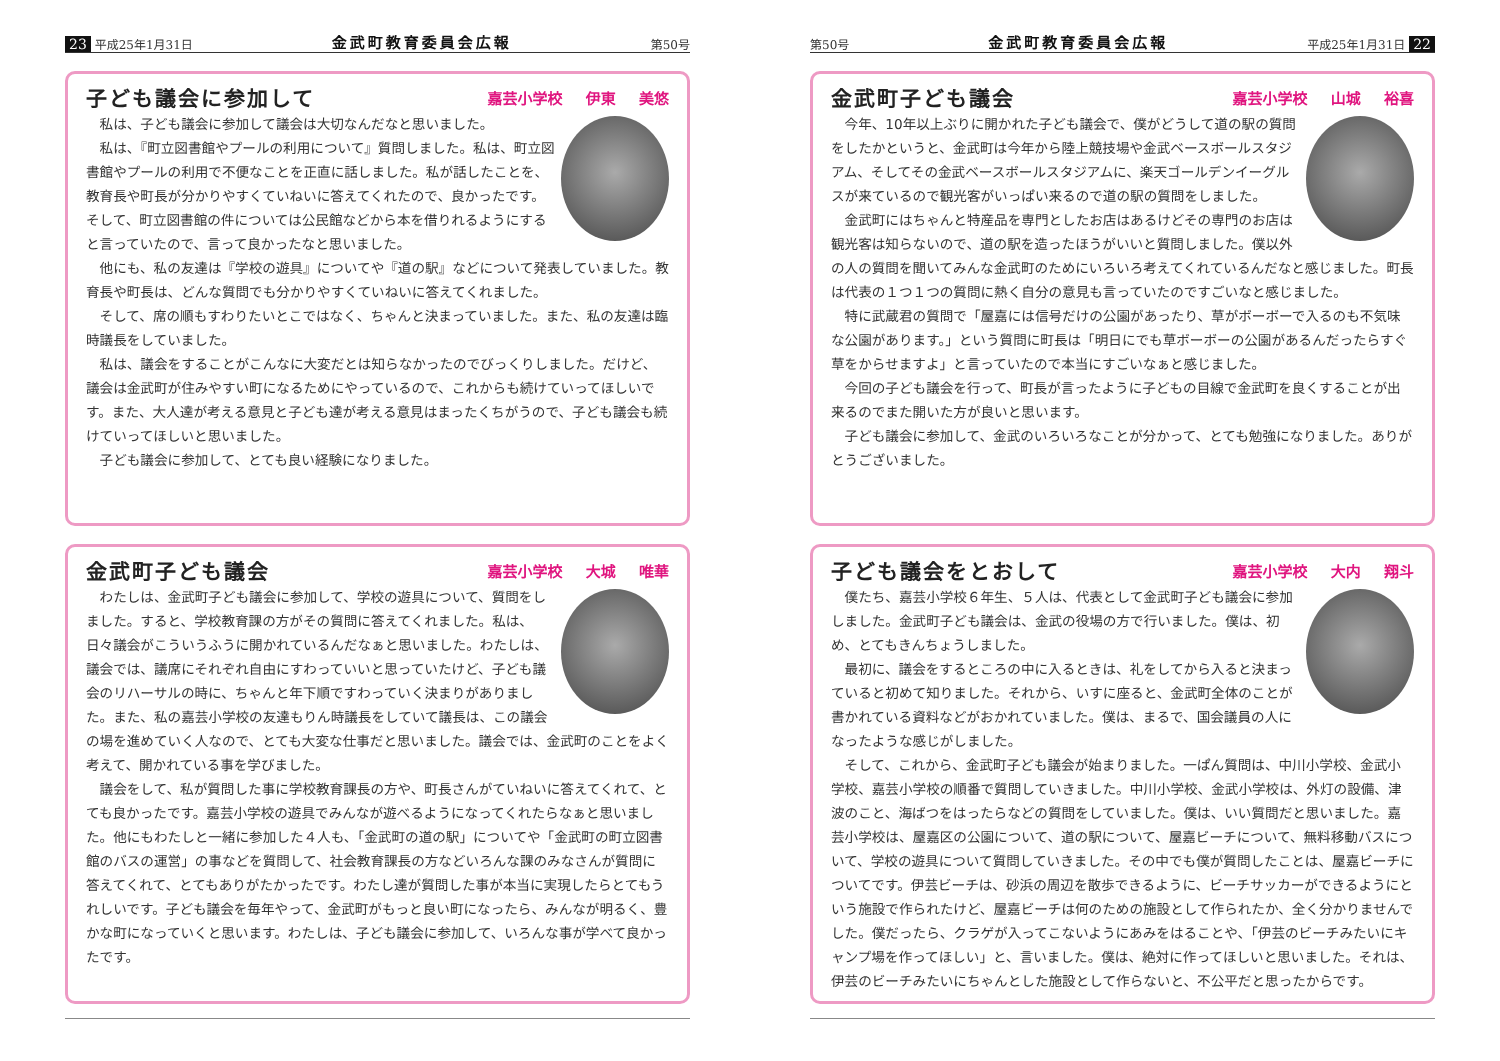23 平成25年1月31日 金武町教育委員会広報 第50号
子ども議会に参加して
嘉芸小学校 伊東 美悠
　私は、子ども議会に参加して議会は大切なんだなと思いました。
　私は、『町立図書館やプールの利用について』質問しました。私は、町立図書館やプールの利用で不便なことを正直に話しました。私が話したことを、教育長や町長が分かりやすくていねいに答えてくれたので、良かったです。そして、町立図書館の件については公民館などから本を借りれるようにすると言っていたので、言って良かったなと思いました。
　他にも、私の友達は『学校の遊具』についてや『道の駅』などについて発表していました。教育長や町長は、どんな質問でも分かりやすくていねいに答えてくれました。
　そして、席の順もすわりたいとこではなく、ちゃんと決まっていました。また、私の友達は臨時議長をしていました。
　私は、議会をすることがこんなに大変だとは知らなかったのでびっくりしました。だけど、議会は金武町が住みやすい町になるためにやっているので、これからも続けていってほしいです。また、大人達が考える意見と子ども達が考える意見はまったくちがうので、子ども議会も続けていってほしいと思いました。
　子ども議会に参加して、とても良い経験になりました。
金武町子ども議会
嘉芸小学校 大城 唯華
　わたしは、金武町子ども議会に参加して、学校の遊具について、質問をしました。すると、学校教育課の方がその質問に答えてくれました。私は、日々議会がこういうふうに開かれているんだなぁと思いました。わたしは、議会では、議席にそれぞれ自由にすわっていいと思っていたけど、子ども議会のリハーサルの時に、ちゃんと年下順ですわっていく決まりがありました。また、私の嘉芸小学校の友達もりん時議長をしていて議長は、この議会の場を進めていく人なので、とても大変な仕事だと思いました。議会では、金武町のことをよく考えて、開かれている事を学びました。
　議会をして、私が質問した事に学校教育課長の方や、町長さんがていねいに答えてくれて、とても良かったです。嘉芸小学校の遊具でみんなが遊べるようになってくれたらなぁと思いました。他にもわたしと一緒に参加した４人も、「金武町の道の駅」についてや「金武町の町立図書館のバスの運営」の事などを質問して、社会教育課長の方などいろんな課のみなさんが質問に答えてくれて、とてもありがたかったです。わたし達が質問した事が本当に実現したらとてもうれしいです。子ども議会を毎年やって、金武町がもっと良い町になったら、みんなが明るく、豊かな町になっていくと思います。わたしは、子ども議会に参加して、いろんな事が学べて良かったです。
第50号 金武町教育委員会広報 平成25年1月31日 22
金武町子ども議会
嘉芸小学校 山城 裕喜
　今年、10年以上ぶりに開かれた子ども議会で、僕がどうして道の駅の質問をしたかというと、金武町は今年から陸上競技場や金武ベースボールスタジアム、そしてその金武ベースボールスタジアムに、楽天ゴールデンイーグルスが来ているので観光客がいっぱい来るので道の駅の質問をしました。
　金武町にはちゃんと特産品を専門としたお店はあるけどその専門のお店は観光客は知らないので、道の駅を造ったほうがいいと質問しました。僕以外の人の質問を聞いてみんな金武町のためにいろいろ考えてくれているんだなと感じました。町長は代表の１つ１つの質問に熱く自分の意見も言っていたのですごいなと感じました。
　特に武蔵君の質問で「屋嘉には信号だけの公園があったり、草がボーボーで入るのも不気味な公園があります。」という質問に町長は「明日にでも草ボーボーの公園があるんだったらすぐ草をからせますよ」と言っていたので本当にすごいなぁと感じました。
　今回の子ども議会を行って、町長が言ったように子どもの目線で金武町を良くすることが出来るのでまた開いた方が良いと思います。
　子ども議会に参加して、金武のいろいろなことが分かって、とても勉強になりました。ありがとうございました。
子ども議会をとおして
嘉芸小学校 大内 翔斗
　僕たち、嘉芸小学校６年生、５人は、代表として金武町子ども議会に参加しました。金武町子ども議会は、金武の役場の方で行いました。僕は、初め、とてもきんちょうしました。
　最初に、議会をするところの中に入るときは、礼をしてから入ると決まっていると初めて知りました。それから、いすに座ると、金武町全体のことが書かれている資料などがおかれていました。僕は、まるで、国会議員の人になったような感じがしました。
　そして、これから、金武町子ども議会が始まりました。一ぱん質問は、中川小学校、金武小学校、嘉芸小学校の順番で質問していきました。中川小学校、金武小学校は、外灯の設備、津波のこと、海ばつをはったらなどの質問をしていました。僕は、いい質問だと思いました。嘉芸小学校は、屋嘉区の公園について、道の駅について、屋嘉ビーチについて、無料移動バスについて、学校の遊具について質問していきました。その中でも僕が質問したことは、屋嘉ビーチについてです。伊芸ビーチは、砂浜の周辺を散歩できるように、ビーチサッカーができるようにという施設で作られたけど、屋嘉ビーチは何のための施設として作られたか、全く分かりませんでした。僕だったら、クラゲが入ってこないようにあみをはることや、「伊芸のビーチみたいにキャンプ場を作ってほしい」と、言いました。僕は、絶対に作ってほしいと思いました。それは、伊芸のビーチみたいにちゃんとした施設として作らないと、不公平だと思ったからです。